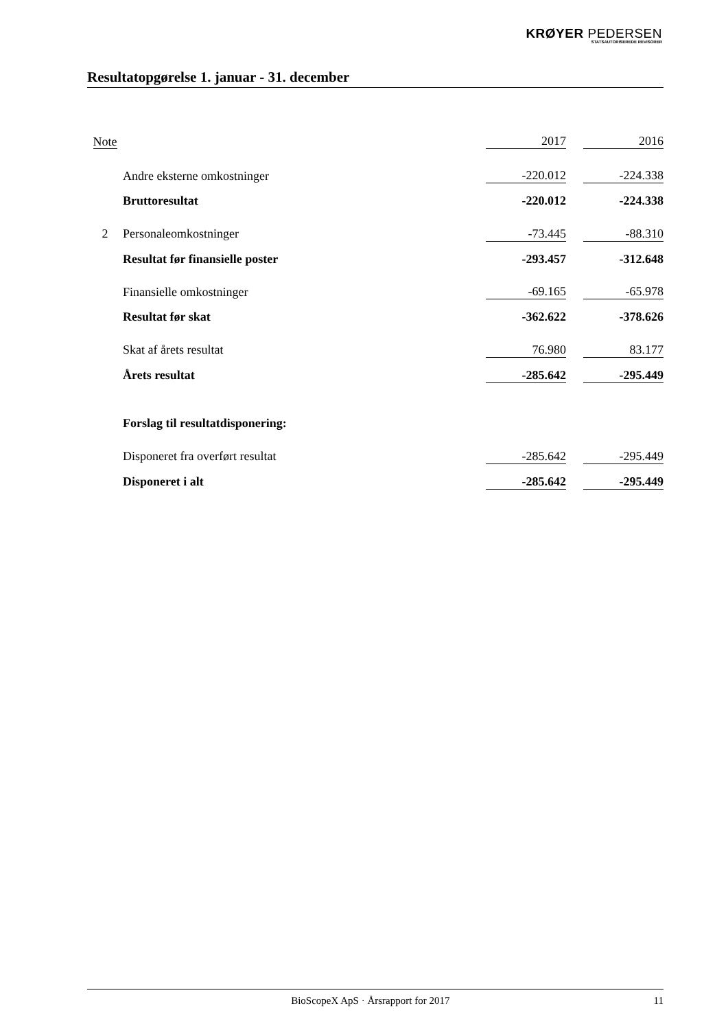KRØYER PEDERSEN
STATSAUTORISEREDE REVISORER
Resultatopgørelse 1. januar - 31. december
| Note | | 2017 | | 2016 |
| --- | --- | --- | --- | --- |
| | Andre eksterne omkostninger | -220.012 | | -224.338 |
| | Bruttoresultat | -220.012 | | -224.338 |
| 2 | Personaleomkostninger | -73.445 | | -88.310 |
| | Resultat før finansielle poster | -293.457 | | -312.648 |
| | Finansielle omkostninger | -69.165 | | -65.978 |
| | Resultat før skat | -362.622 | | -378.626 |
| | Skat af årets resultat | 76.980 | | 83.177 |
| | Årets resultat | -285.642 | | -295.449 |
| | Forslag til resultatdisponering: | | | |
| | Disponeret fra overført resultat | -285.642 | | -295.449 |
| | Disponeret i alt | -285.642 | | -295.449 |
BioScopeX ApS · Årsrapport for 2017 11